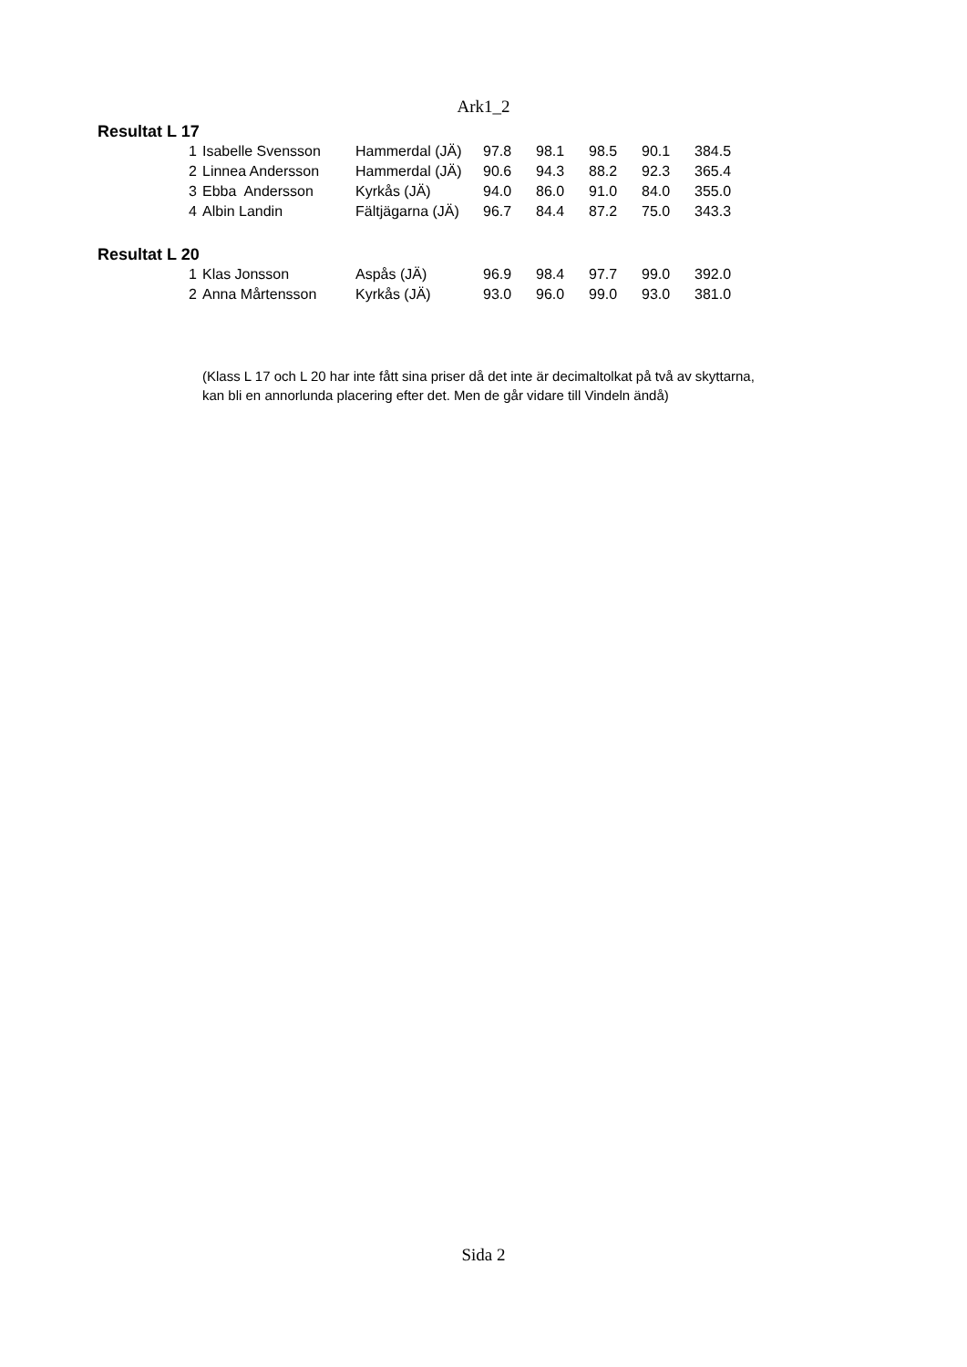Ark1_2
Resultat L 17
| 1 | Isabelle Svensson | Hammerdal (JÄ) | 97.8 | 98.1 | 98.5 | 90.1 | 384.5 |
| 2 | Linnea Andersson | Hammerdal (JÄ) | 90.6 | 94.3 | 88.2 | 92.3 | 365.4 |
| 3 | Ebba Andersson | Kyrkås (JÄ) | 94.0 | 86.0 | 91.0 | 84.0 | 355.0 |
| 4 | Albin Landin | Fältjägarna (JÄ) | 96.7 | 84.4 | 87.2 | 75.0 | 343.3 |
Resultat L 20
| 1 | Klas Jonsson | Aspås (JÄ) | 96.9 | 98.4 | 97.7 | 99.0 | 392.0 |
| 2 | Anna Mårtensson | Kyrkås (JÄ) | 93.0 | 96.0 | 99.0 | 93.0 | 381.0 |
(Klass L 17 och L 20 har inte fått sina priser då det inte är decimaltolkat på två av skyttarna, kan bli en annorlunda placering efter det. Men de går vidare till Vindeln ändå)
Sida 2